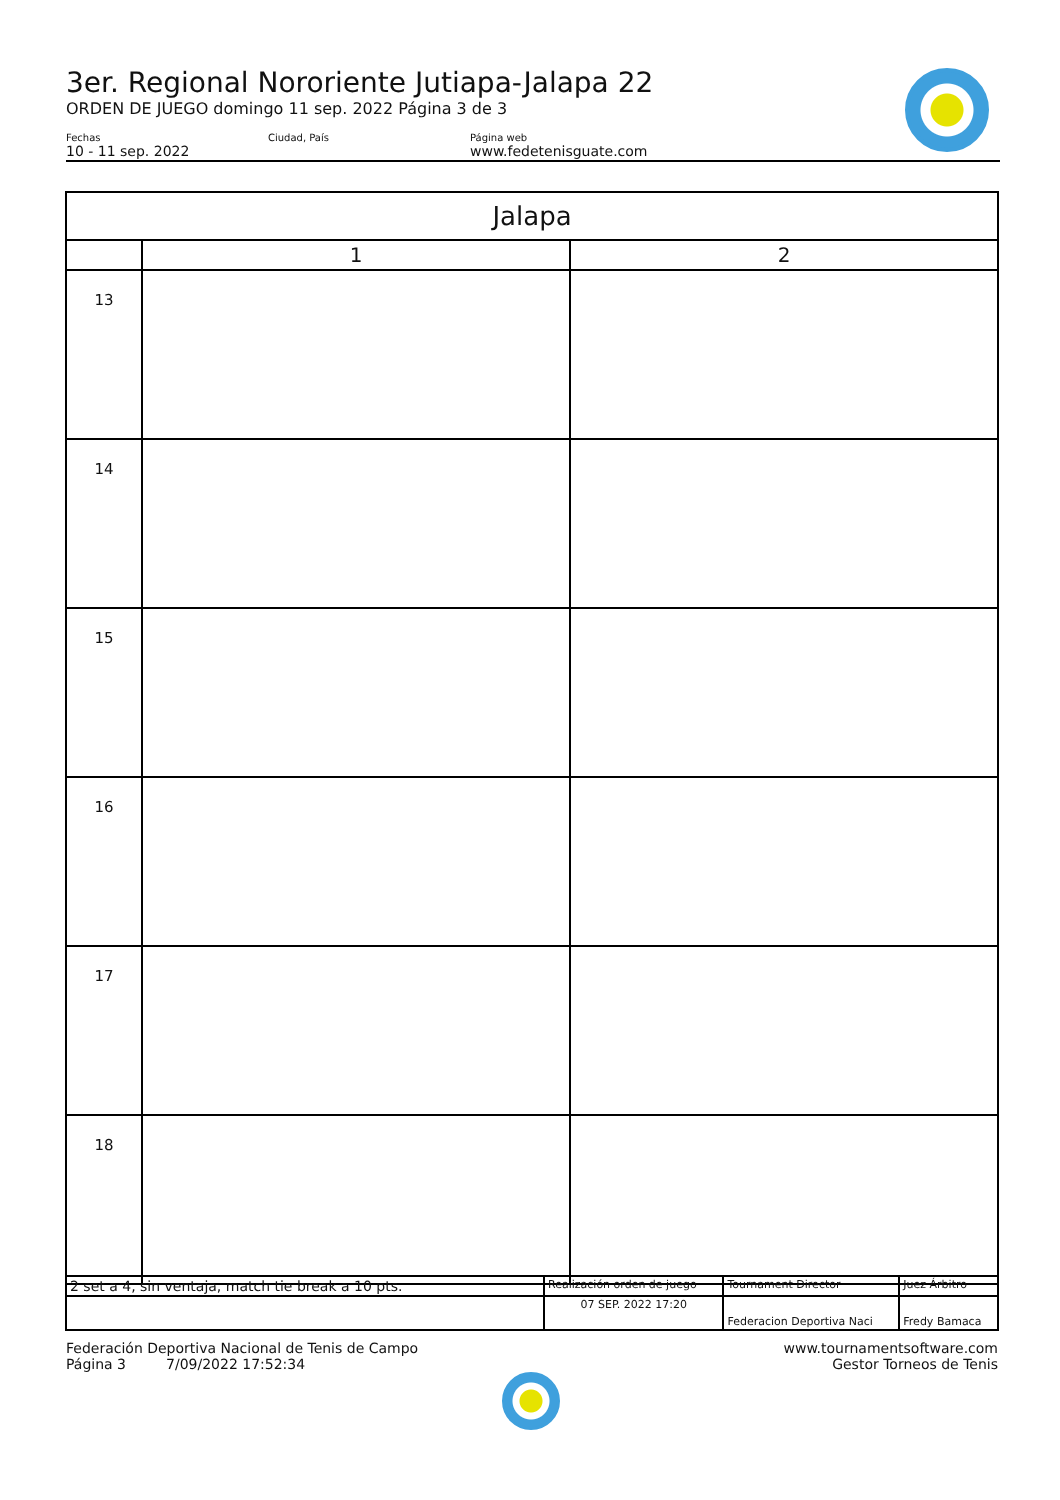3er. Regional Nororiente Jutiapa-Jalapa 22
ORDEN DE JUEGO domingo 11 sep. 2022 Página 3 de 3
Fechas
10 - 11 sep. 2022
Ciudad, País Página web
www.fedetenisguate.com
| Jalapa | | |
| --- | --- | --- |
| | 1 | 2 |
| 13 | | |
| 14 | | |
| 15 | | |
| 16 | | |
| 17 | | |
| 18 | | |
| 2 set a 4, sin ventaja, match tie break a 10 pts. | Realización orden de juego | Tournament Director | Juez Árbitro |
| | 07 SEP. 2022 17:20 | Federacion Deportiva Naci | Fredy Bamaca |
Federación Deportiva Nacional de Tenis de Campo
Página 3 7/09/2022 17:52:34
www.tournamentsoftware.com
Gestor Torneos de Tenis